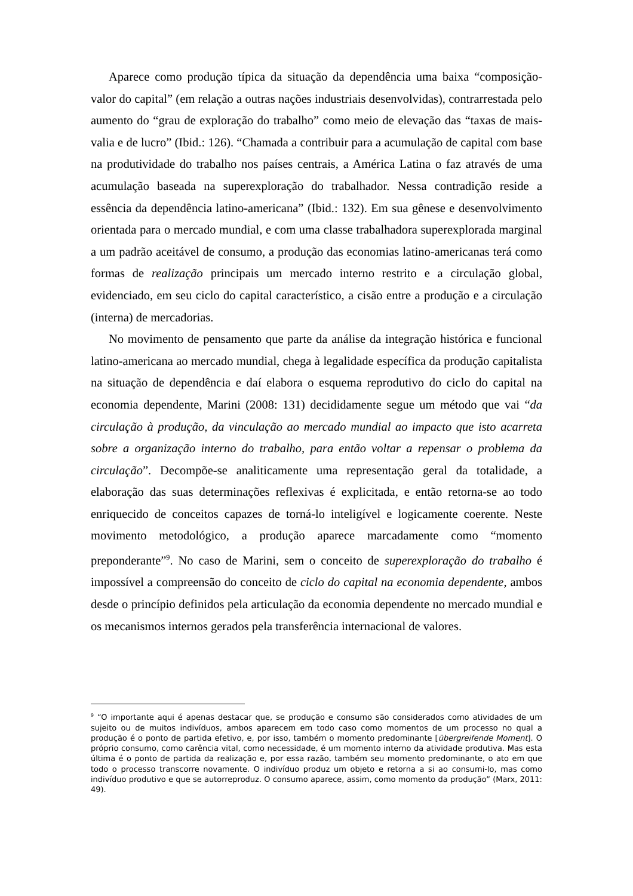Aparece como produção típica da situação da dependência uma baixa “composição-valor do capital” (em relação a outras nações industriais desenvolvidas), contrarrestada pelo aumento do “grau de exploração do trabalho” como meio de elevação das “taxas de mais-valia e de lucro” (Ibid.: 126). “Chamada a contribuir para a acumulação de capital com base na produtividade do trabalho nos países centrais, a América Latina o faz através de uma acumulação baseada na superexploração do trabalhador. Nessa contradição reside a essência da dependência latino-americana” (Ibid.: 132). Em sua gênese e desenvolvimento orientada para o mercado mundial, e com uma classe trabalhadora superexplorada marginal a um padrão aceitável de consumo, a produção das economias latino-americanas terá como formas de realização principais um mercado interno restrito e a circulação global, evidenciado, em seu ciclo do capital característico, a cisão entre a produção e a circulação (interna) de mercadorias.
No movimento de pensamento que parte da análise da integração histórica e funcional latino-americana ao mercado mundial, chega à legalidade específica da produção capitalista na situação de dependência e daí elabora o esquema reprodutivo do ciclo do capital na economia dependente, Marini (2008: 131) decididamente segue um método que vai “da circulação à produção, da vinculação ao mercado mundial ao impacto que isto acarreta sobre a organização interno do trabalho, para então voltar a repensar o problema da circulação”. Decompõe-se analiticamente uma representação geral da totalidade, a elaboração das suas determinações reflexivas é explicitada, e então retorna-se ao todo enriquecido de conceitos capazes de torná-lo inteligível e logicamente coerente. Neste movimento metodológico, a produção aparece marcadamente como “momento preponderante”<sup>9</sup>. No caso de Marini, sem o conceito de superexploração do trabalho é impossível a compreensão do conceito de ciclo do capital na economia dependente, ambos desde o princípio definidos pela articulação da economia dependente no mercado mundial e os mecanismos internos gerados pela transferência internacional de valores.
<sup>9</sup> “O importante aqui é apenas destacar que, se produção e consumo são considerados como atividades de um sujeito ou de muitos indivíduos, ambos aparecem em todo caso como momentos de um processo no qual a produção é o ponto de partida efetivo, e, por isso, também o momento predominante [übergreifende Moment]. O próprio consumo, como carência vital, como necessidade, é um momento interno da atividade produtiva. Mas esta última é o ponto de partida da realização e, por essa razão, também seu momento predominante, o ato em que todo o processo transcorre novamente. O indivíduo produz um objeto e retorna a si ao consumi-lo, mas como indivíduo produtivo e que se autorreproduz. O consumo aparece, assim, como momento da produção” (Marx, 2011: 49).